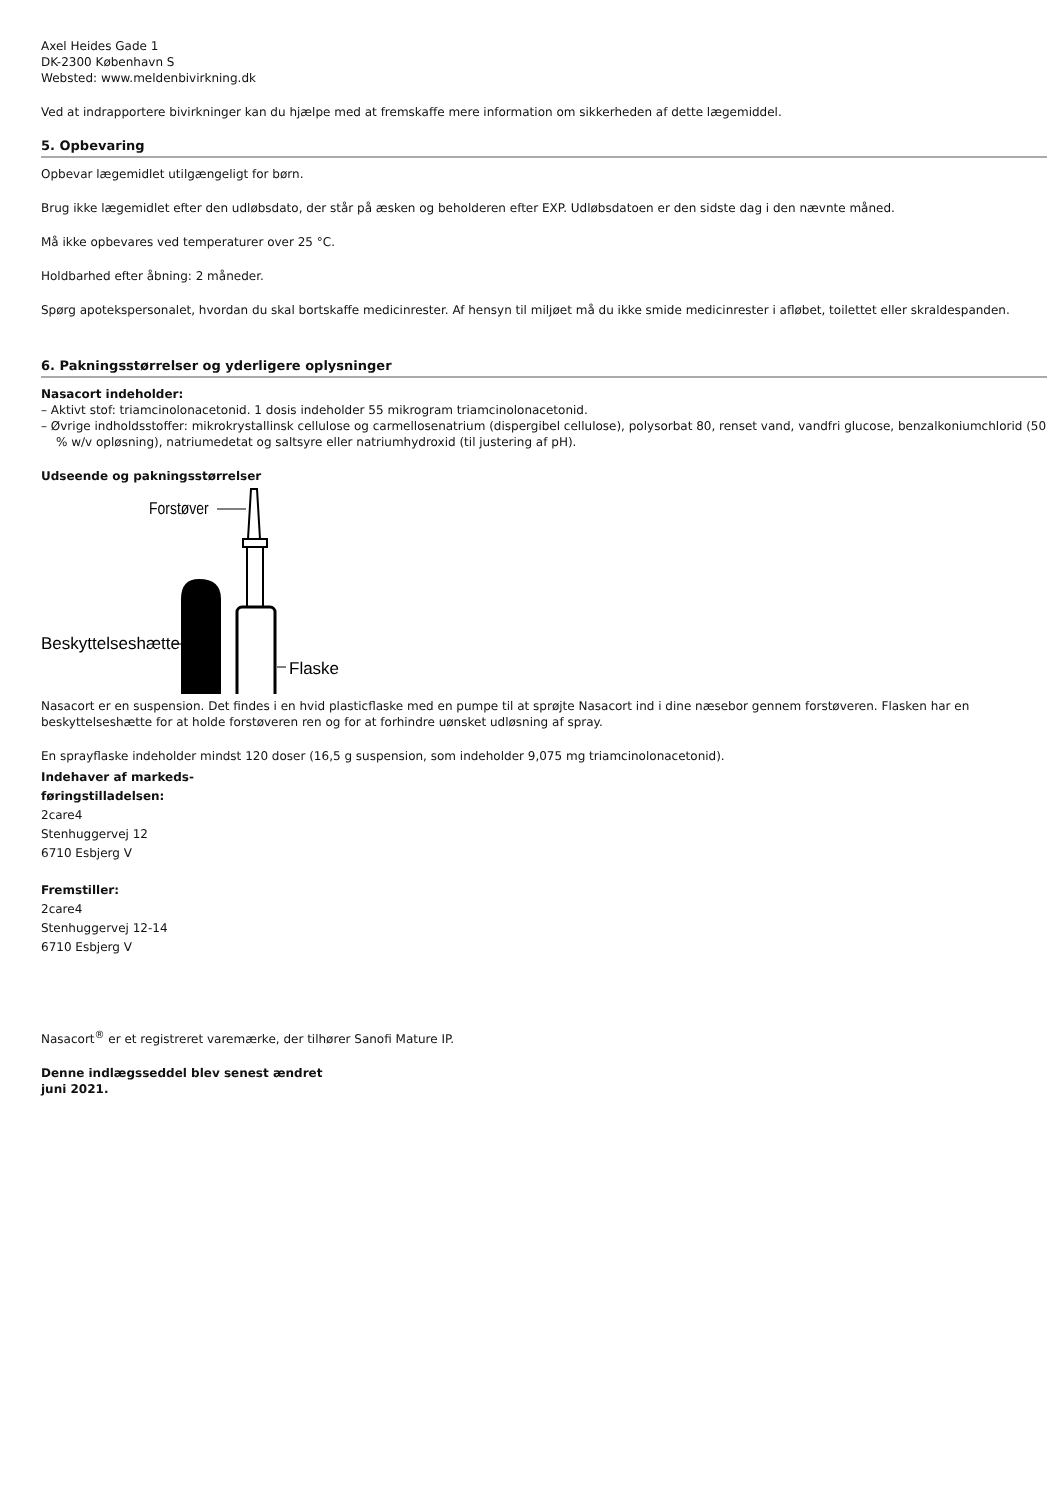Axel Heides Gade 1
DK-2300 København S
Websted: www.meldenbivirkning.dk
Ved at indrapportere bivirkninger kan du hjælpe med at fremskaffe mere information om sikkerheden af dette lægemiddel.
5. Opbevaring
Opbevar lægemidlet utilgængeligt for børn.
Brug ikke lægemidlet efter den udløbsdato, der står på æsken og beholderen efter EXP. Udløbsdatoen er den sidste dag i den nævnte måned.
Må ikke opbevares ved temperaturer over 25 °C.
Holdbarhed efter åbning: 2 måneder.
Spørg apotekspersonalet, hvordan du skal bortskaffe medicinrester. Af hensyn til miljøet må du ikke smide medicinrester i afløbet, toilettet eller skraldespanden.
6. Pakningsstørrelser og yderligere oplysninger
Nasacort indeholder:
– Aktivt stof: triamcinolonacetonid. 1 dosis indeholder 55 mikrogram triamcinolonacetonid.
– Øvrige indholdsstoffer: mikrokrystallinsk cellulose og carmellosenatrium (dispergibel cellulose), polysorbat 80, renset vand, vandfri glucose, benzalkoniumchlorid (50 % w/v opløsning), natriumedetat og saltsyre eller natriumhydroxid (til justering af pH).
Udseende og pakningsstørrelser
Forstøver
Beskyttelseshætte
Flaske
Nasacort er en suspension. Det findes i en hvid plasticflaske med en pumpe til at sprøjte Nasacort ind i dine næsebor gennem forstøveren. Flasken har en beskyttelseshætte for at holde forstøveren ren og for at forhindre uønsket udløsning af spray.
En sprayflaske indeholder mindst 120 doser (16,5 g suspension, som indeholder 9,075 mg triamcinolonacetonid).
Indehaver af markeds-
føringstilladelsen:
2care4
Stenhuggervej 12
6710 Esbjerg V
Fremstiller:
2care4
Stenhuggervej 12-14
6710 Esbjerg V
Nasacort<sup>®</sup> er et registreret varemærke, der tilhører Sanofi Mature IP.
Denne indlægsseddel blev senest ændret
juni 2021.